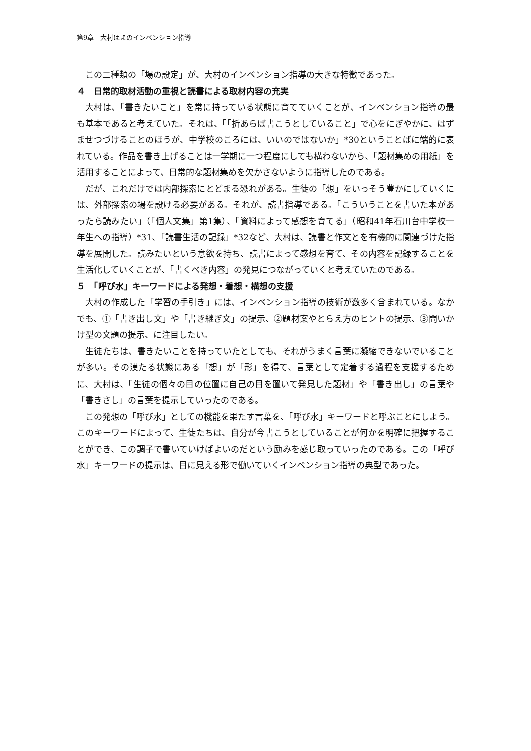第9章　大村はまのインベンション指導
この二種類の「場の設定」が、大村のインベンション指導の大きな特徴であった。
４　日常的取材活動の重視と読書による取材内容の充実
大村は、「書きたいこと」を常に持っている状態に育てていくことが、インベンション指導の最も基本であると考えていた。それは、「「折あらば書こうとしていること」で心をにぎやかに、はずませつづけることのほうが、中学校のころには、いいのではないか」*30ということばに端的に表れている。作品を書き上げることは一学期に一つ程度にしても構わないから、「題材集めの用紙」を活用することによって、日常的な題材集めを欠かさないように指導したのである。
だが、これだけでは内部探索にとどまる恐れがある。生徒の「想」をいっそう豊かにしていくには、外部探索の場を設ける必要がある。それが、読書指導である。「こういうことを書いた本があったら読みたい」（「個人文集」第1集）、「資料によって感想を育てる」（昭和41年石川台中学校一年生への指導）*31、「読書生活の記録」*32など、大村は、読書と作文とを有機的に関連づけた指導を展開した。読みたいという意欲を持ち、読書によって感想を育て、その内容を記録することを生活化していくことが、「書くべき内容」の発見につながっていくと考えていたのである。
５　「呼び水」キーワードによる発想・着想・構想の支援
大村の作成した「学習の手引き」には、インベンション指導の技術が数多く含まれている。なかでも、①「書き出し文」や「書き継ぎ文」の提示、②題材案やとらえ方のヒントの提示、③問いかけ型の文題の提示、に注目したい。
生徒たちは、書きたいことを持っていたとしても、それがうまく言葉に凝縮できないでいることが多い。その漠たる状態にある「想」が「形」を得て、言葉として定着する過程を支援するために、大村は、「生徒の個々の目の位置に自己の目を置いて発見した題材」や「書き出し」の言葉や「書きさし」の言葉を提示していったのである。
この発想の「呼び水」としての機能を果たす言葉を、「呼び水」キーワードと呼ぶことにしよう。このキーワードによって、生徒たちは、自分が今書こうとしていることが何かを明確に把握することができ、この調子で書いていけばよいのだという励みを感じ取っていったのである。この「呼び水」キーワードの提示は、目に見える形で働いていくインベンション指導の典型であった。